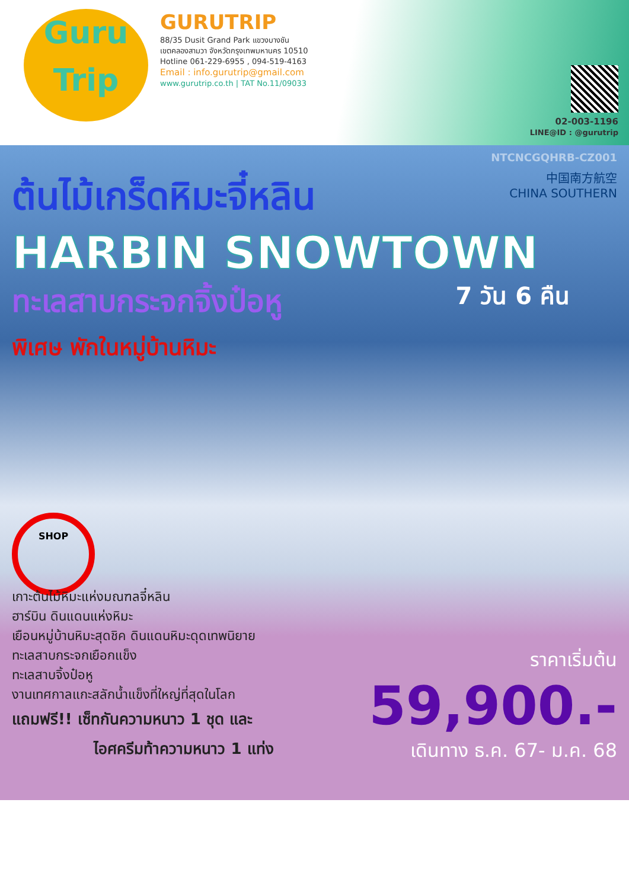Guru
Trip
GURUTRIP
88/35 Dusit Grand Park แขวงบางชัน
เขตคลองสามวา จังหวัดกรุงเทพมหานคร 10510
Hotline 061-229-6955 , 094-519-4163
Email : info.gurutrip@gmail.com
www.gurutrip.co.th | TAT No.11/09033
02-003-1196
LINE@ID : @gurutrip
NTCNCGQHRB-CZ001
中国南方航空
CHINA SOUTHERN
ต้นไม้เกร็ดหิมะจี๋หลิน
HARBIN SNOWTOWN
ทะเลสาบกระจกจิ้งป๋อหู
7 วัน 6 คืน
พิเศษ พักในหมู่บ้านหิมะ
SHOP
เกาะต้นไม้หิมะแห่งมณฑลจี๋หลิน
ฮาร์บิน ดินแดนแห่งหิมะ
เยือนหมู่บ้านหิมะสุดชิค ดินแดนหิมะดุดเทพนิยาย
ทะเลสาบกระจกเยือกแข็ง
ทะเลสาบจิ้งป๋อหู
งานเทศกาลแกะสลักน้ำแข็งที่ใหญ่ที่สุดในโลก
แถมฟรี!! เซ็ทกันความหนาว 1 ชุด และ
ไอศครีมท้าความหนาว 1 แท่ง
ราคาเริ่มต้น
59,900.-
เดินทาง ธ.ค. 67- ม.ค. 68